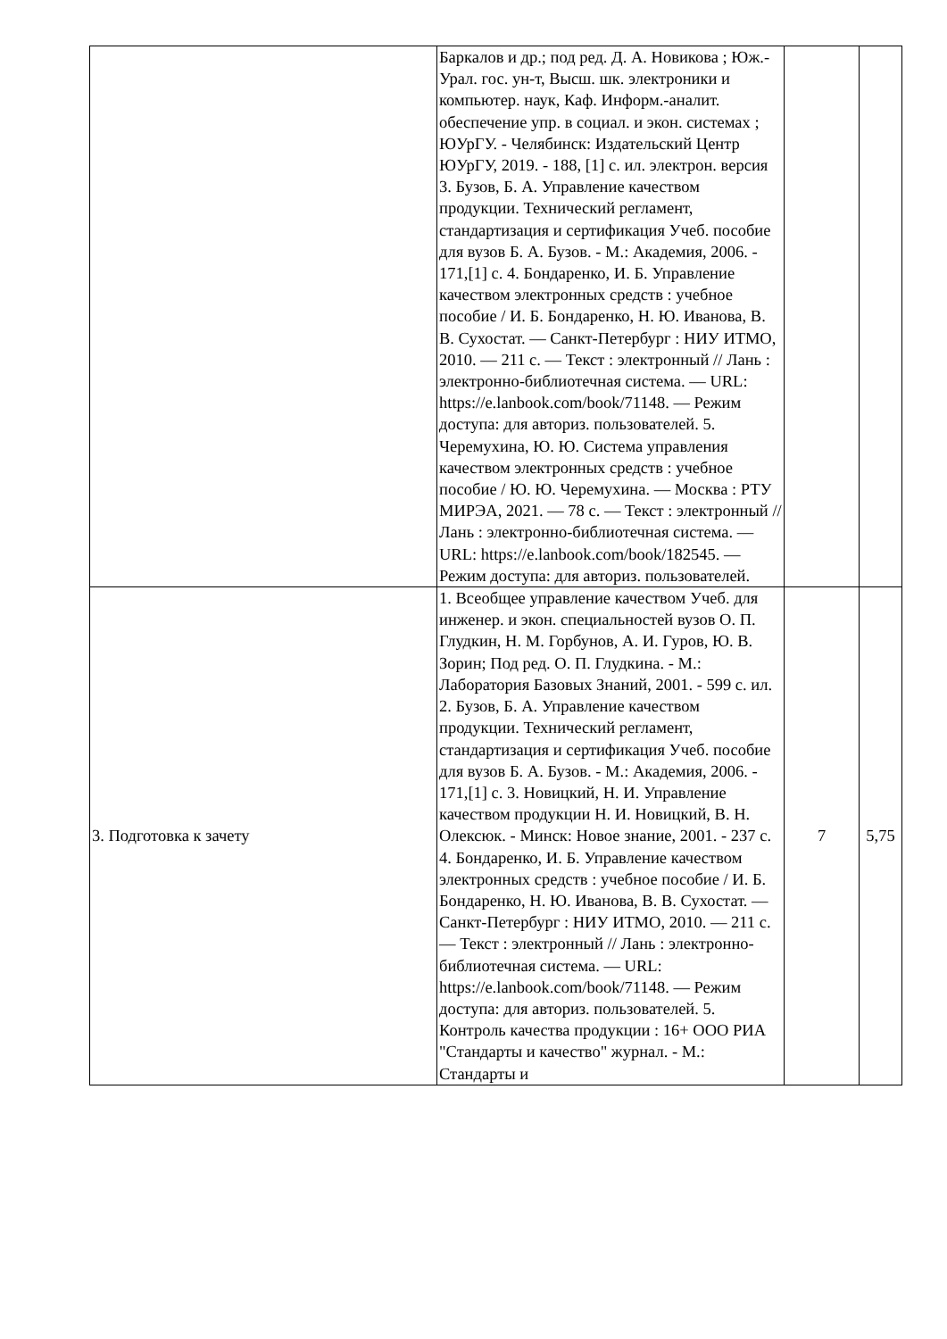| | Баркалов и др.; под ред. Д. А. Новикова ; Юж.-Урал. гос. ун-т, Высш. шк. электроники и компьютер. наук, Каф. Информ.-аналит. обеспечение упр. в социал. и экон. системах ; ЮУрГУ. - Челябинск: Издательский Центр ЮУрГУ, 2019. - 188, [1] с. ил. электрон. версия 3. Бузов, Б. А. Управление качеством продукции. Технический регламент, стандартизация и сертификация Учеб. пособие для вузов Б. А. Бузов. - М.: Академия, 2006. - 171,[1] с. 4. Бондаренко, И. Б. Управление качеством электронных средств : учебное пособие / И. Б. Бондаренко, Н. Ю. Иванова, В. В. Сухостат. — Санкт-Петербург : НИУ ИТМО, 2010. — 211 с. — Текст : электронный // Лань : электронно-библиотечная система. — URL: https://e.lanbook.com/book/71148. — Режим доступа: для авториз. пользователей. 5. Черемухина, Ю. Ю. Система управления качеством электронных средств : учебное пособие / Ю. Ю. Черемухина. — Москва : РТУ МИРЭА, 2021. — 78 с. — Текст : электронный // Лань : электронно-библиотечная система. — URL: https://e.lanbook.com/book/182545. — Режим доступа: для авториз. пользователей. | | |
| 3. Подготовка к зачету | 1. Всеобщее управление качеством Учеб. для инженер. и экон. специальностей вузов О. П. Глудкин, Н. М. Горбунов, А. И. Гуров, Ю. В. Зорин; Под ред. О. П. Глудкина. - М.: Лаборатория Базовых Знаний, 2001. - 599 с. ил. 2. Бузов, Б. А. Управление качеством продукции. Технический регламент, стандартизация и сертификация Учеб. пособие для вузов Б. А. Бузов. - М.: Академия, 2006. - 171,[1] с. 3. Новицкий, Н. И. Управление качеством продукции Н. И. Новицкий, В. Н. Олексюк. - Минск: Новое знание, 2001. - 237 с. 4. Бондаренко, И. Б. Управление качеством электронных средств : учебное пособие / И. Б. Бондаренко, Н. Ю. Иванова, В. В. Сухостат. — Санкт-Петербург : НИУ ИТМО, 2010. — 211 с. — Текст : электронный // Лань : электронно-библиотечная система. — URL: https://e.lanbook.com/book/71148. — Режим доступа: для авториз. пользователей. 5. Контроль качества продукции : 16+ ООО РИА "Стандарты и качество" журнал. - М.: Стандарты и | 7 | 5,75 |